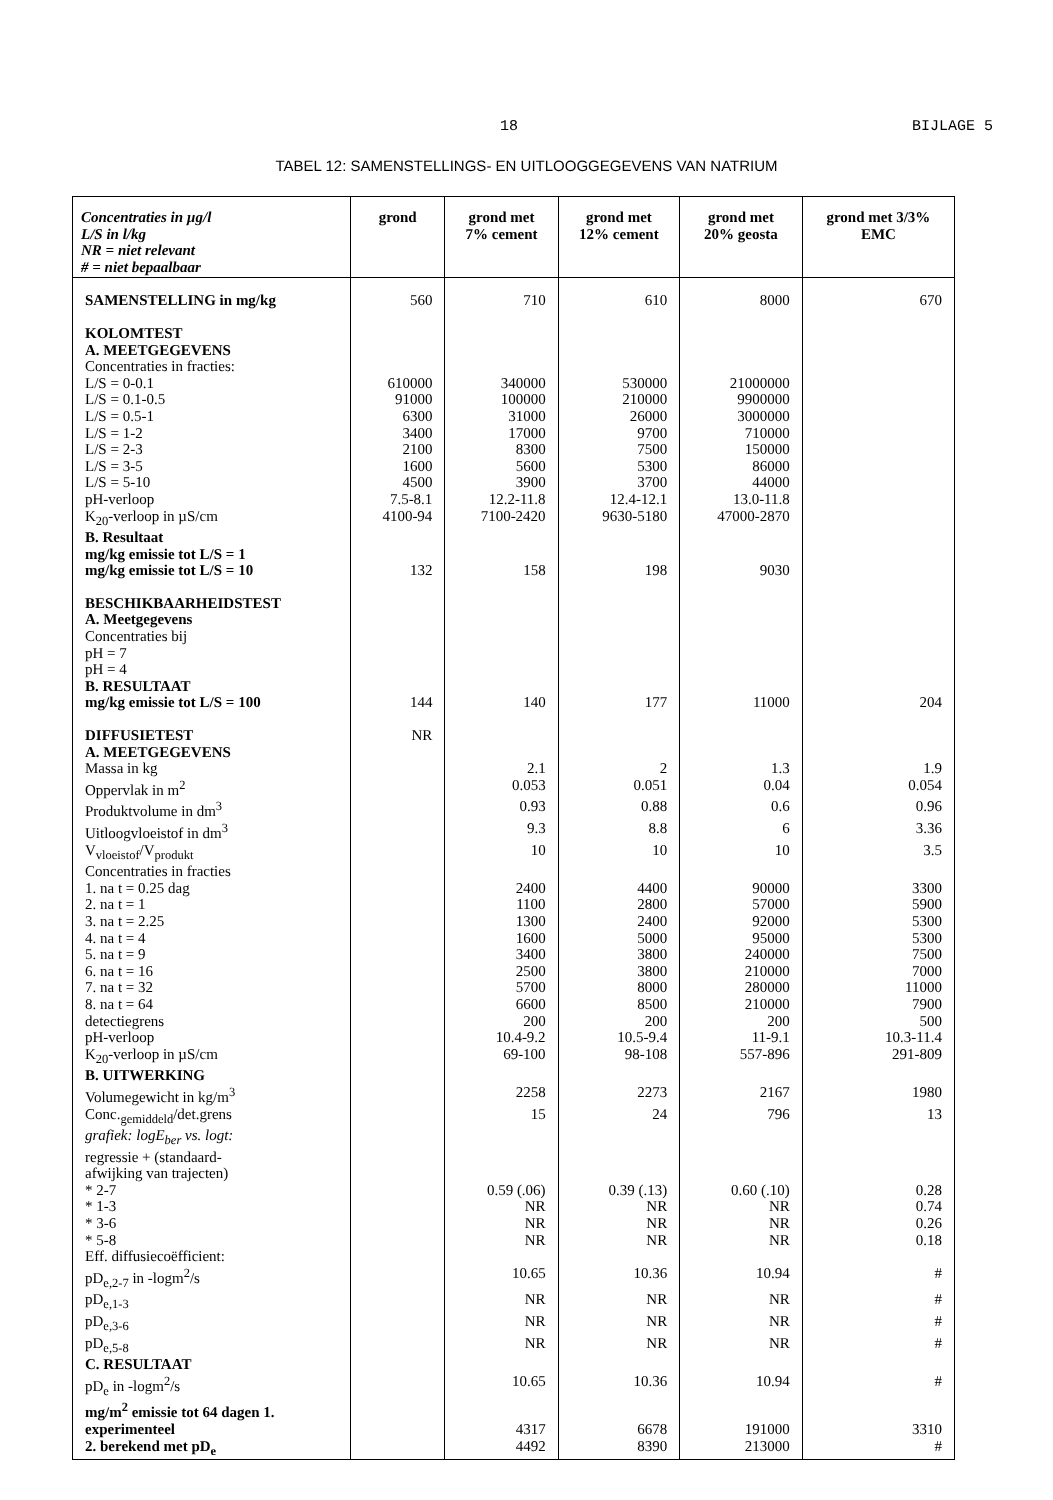18 BIJLAGE 5
TABEL 12: SAMENSTELLINGS- EN UITLOOGGEGEVENS VAN NATRIUM
| Concentraties in µg/l L/S in l/kg NR = niet relevant # = niet bepaalbaar | grond | grond met 7% cement | grond met 12% cement | grond met 20% geosta | grond met 3/3% EMC |
| --- | --- | --- | --- | --- | --- |
| SAMENSTELLING in mg/kg | 560 | 710 | 610 | 8000 | 670 |
| KOLOMTEST | | | | | |
| A. MEETGEGEVENS | | | | | |
| Concentraties in fracties: | | | | | |
| L/S = 0-0.1 | 610000 | 340000 | 530000 | 21000000 | |
| L/S = 0.1-0.5 | 91000 | 100000 | 210000 | 9900000 | |
| L/S = 0.5-1 | 6300 | 31000 | 26000 | 3000000 | |
| L/S = 1-2 | 3400 | 17000 | 9700 | 710000 | |
| L/S = 2-3 | 2100 | 8300 | 7500 | 150000 | |
| L/S = 3-5 | 1600 | 5600 | 5300 | 86000 | |
| L/S = 5-10 | 4500 | 3900 | 3700 | 44000 | |
| pH-verloop | 7.5-8.1 | 12.2-11.8 | 12.4-12.1 | 13.0-11.8 | |
| K<sub>20</sub>-verloop in µS/cm | 4100-94 | 7100-2420 | 9630-5180 | 47000-2870 | |
| B. Resultaat | | | | | |
| mg/kg emissie tot L/S = 1 | | | | | |
| mg/kg emissie tot L/S = 10 | 132 | 158 | 198 | 9030 | |
| BESCHIKBAARHEIDSTEST | | | | | |
| A. Meetgegevens | | | | | |
| Concentraties bij | | | | | |
| pH = 7 | | | | | |
| pH = 4 | | | | | |
| B. RESULTAAT | | | | | |
| mg/kg emissie tot L/S = 100 | 144 | 140 | 177 | 11000 | 204 |
| DIFFUSIETEST | NR | | | | |
| A. MEETGEGEVENS | | | | | |
| Massa in kg | | 2.1 | 2 | 1.3 | 1.9 |
| Oppervlak in m<sup>2</sup> | | 0.053 | 0.051 | 0.04 | 0.054 |
| Produktvolume in dm<sup>3</sup> | | 0.93 | 0.88 | 0.6 | 0.96 |
| Uitloogvloeistof in dm<sup>3</sup> | | 9.3 | 8.8 | 6 | 3.36 |
| V<sub>vloeistof</sub>/V<sub>produkt</sub> | | 10 | 10 | 10 | 3.5 |
| Concentraties in fracties | | | | | |
| 1. na t = 0.25 dag | | 2400 | 4400 | 90000 | 3300 |
| 2. na t = 1 | | 1100 | 2800 | 57000 | 5900 |
| 3. na t = 2.25 | | 1300 | 2400 | 92000 | 5300 |
| 4. na t = 4 | | 1600 | 5000 | 95000 | 5300 |
| 5. na t = 9 | | 3400 | 3800 | 240000 | 7500 |
| 6. na t = 16 | | 2500 | 3800 | 210000 | 7000 |
| 7. na t = 32 | | 5700 | 8000 | 280000 | 11000 |
| 8. na t = 64 | | 6600 | 8500 | 210000 | 7900 |
| detectiegrens | | 200 | 200 | 200 | 500 |
| pH-verloop | | 10.4-9.2 | 10.5-9.4 | 11-9.1 | 10.3-11.4 |
| K<sub>20</sub>-verloop in µS/cm | | 69-100 | 98-108 | 557-896 | 291-809 |
| B. UITWERKING | | | | | |
| Volumegewicht in kg/m<sup>3</sup> | | 2258 | 2273 | 2167 | 1980 |
| Conc.<sub>gemiddeld</sub>/det.grens | | 15 | 24 | 796 | 13 |
| grafiek: logE<sub>ber</sub> vs. logt: | | | | | |
| regressie + (standaard- | | | | | |
| afwijking van trajecten) | | | | | |
| * 2-7 | | 0.59 (.06) | 0.39 (.13) | 0.60 (.10) | 0.28 |
| * 1-3 | | NR | NR | NR | 0.74 |
| * 3-6 | | NR | NR | NR | 0.26 |
| * 5-8 | | NR | NR | NR | 0.18 |
| Eff. diffusiecoëfficient: | | | | | |
| pD<sub>e,2-7</sub> in -logm<sup>2</sup>/s | | 10.65 | 10.36 | 10.94 | # |
| pD<sub>e,1-3</sub> | | NR | NR | NR | # |
| pD<sub>e,3-6</sub> | | NR | NR | NR | # |
| pD<sub>e,5-8</sub> | | NR | NR | NR | # |
| C. RESULTAAT | | | | | |
| pD<sub>e</sub> in -logm<sup>2</sup>/s | | 10.65 | 10.36 | 10.94 | # |
| mg/m<sup>2</sup> emissie tot 64 dagen 1. | | | | | |
| experimenteel | | 4317 | 6678 | 191000 | 3310 |
| 2. berekend met pD<sub>e</sub> | | 4492 | 8390 | 213000 | # |